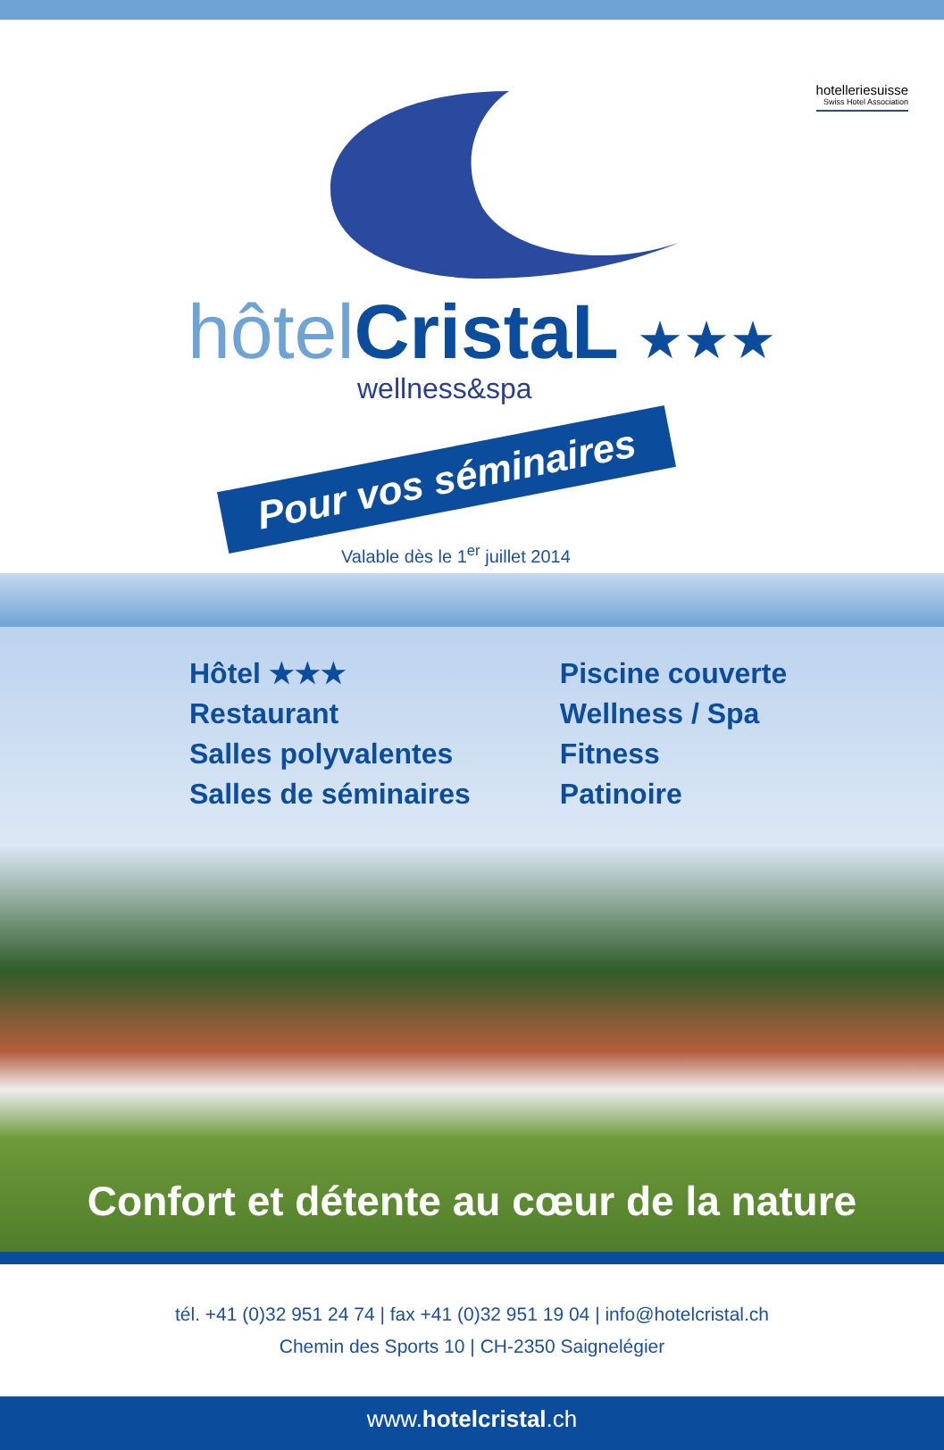hotelleriesuisse
Swiss Hotel Association
hôtel CristaL ★★★
wellness&spa
Pour vos séminaires
Valable dès le 1<sup>er</sup> juillet 2014
Hôtel ★★★
Restaurant
Salles polyvalentes
Salles de séminaires
Piscine couverte
Wellness / Spa
Fitness
Patinoire
Confort et détente au cœur de la nature
tél. +41 (0)32 951 24 74 | fax +41 (0)32 951 19 04 | info@hotelcristal.ch
Chemin des Sports 10 | CH-2350 Saignelégier
www.hotelcristal.ch